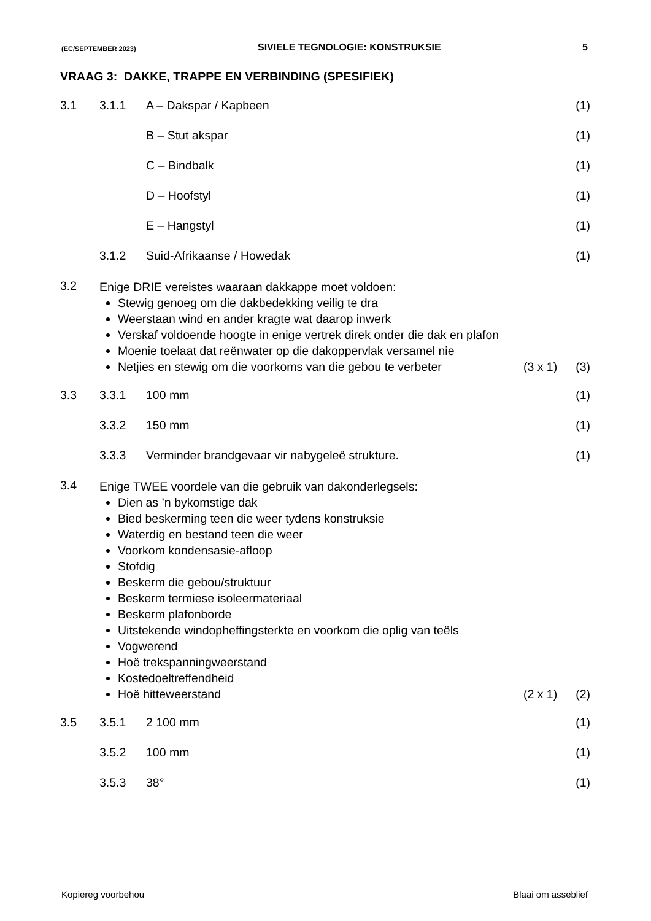(EC/SEPTEMBER 2023) SIVIELE TEGNOLOGIE: KONSTRUKSIE 5
VRAAG 3: DAKKE, TRAPPE EN VERBINDING (SPESIFIEK)
3.1 3.1.1 A – Dakspar / Kapbeen (1)
B – Stut akspar (1)
C – Bindbalk (1)
D – Hoofstyl (1)
E – Hangstyl (1)
3.1.2 Suid-Afrikaanse / Howedak (1)
3.2
Enige DRIE vereistes waaraan dakkappe moet voldoen:
Stewig genoeg om die dakbedekking veilig te dra
Weerstaan wind en ander kragte wat daarop inwerk
Verskaf voldoende hoogte in enige vertrek direk onder die dak en plafon
Moenie toelaat dat reënwater op die dakoppervlak versamel nie
Netjies en stewig om die voorkoms van die gebou te verbeter (3 x 1) (3)
3.3 3.3.1 100 mm (1)
3.3.2 150 mm (1)
3.3.3 Verminder brandgevaar vir nabygeleë strukture. (1)
3.4
Enige TWEE voordele van die gebruik van dakonderlegsels:
Dien as ’n bykomstige dak
Bied beskerming teen die weer tydens konstruksie
Waterdig en bestand teen die weer
Voorkom kondensasie-afloop
Stofdig
Beskerm die gebou/struktuur
Beskerm termiese isoleermateriaal
Beskerm plafonborde
Uitstekende windopheffingsterkte en voorkom die oplig van teëls
Vogwerend
Hoë trekspanningweerstand
Kostedoeltreffendheid
Hoë hitteweerstand (2 x 1) (2)
3.5 3.5.1 2 100 mm (1)
3.5.2 100 mm (1)
3.5.3 38° (1)
Kopiereg voorbehou Blaai om asseblief